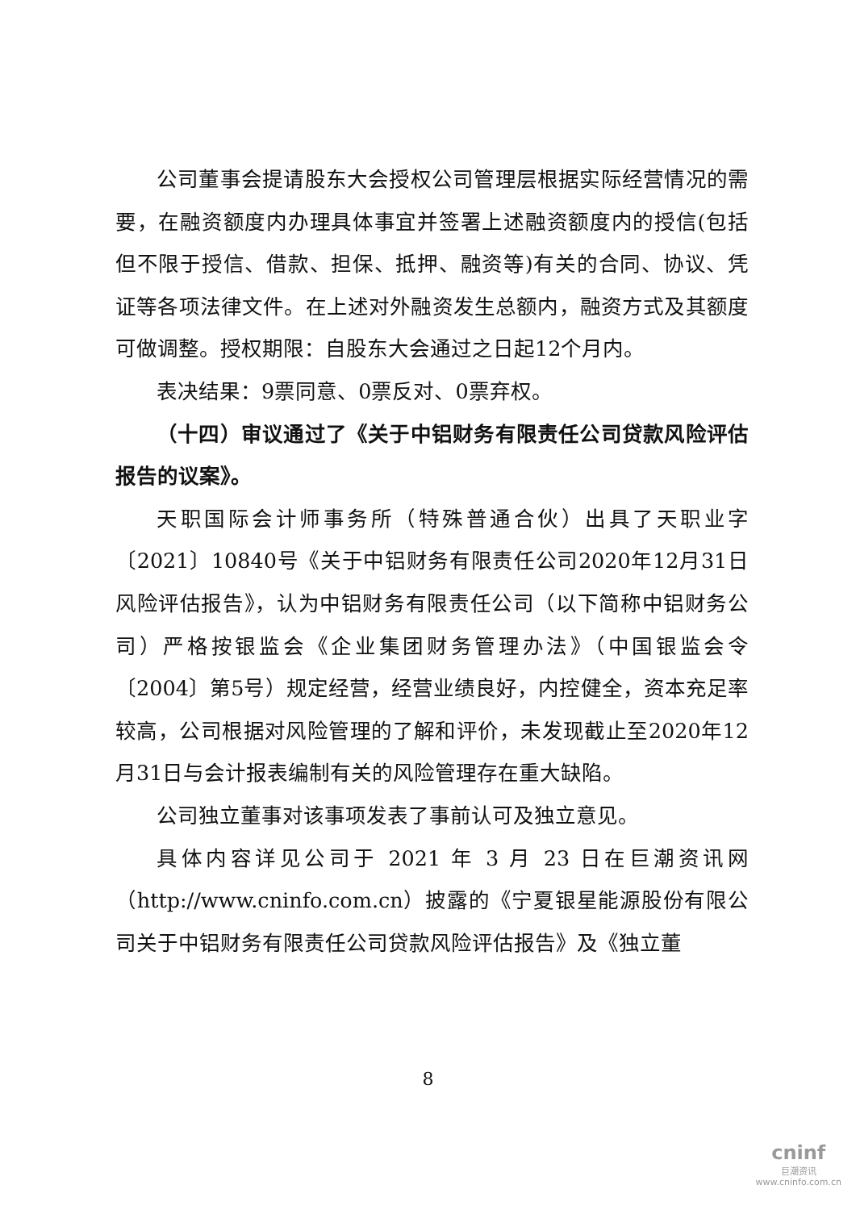公司董事会提请股东大会授权公司管理层根据实际经营情况的需要，在融资额度内办理具体事宜并签署上述融资额度内的授信(包括但不限于授信、借款、担保、抵押、融资等)有关的合同、协议、凭证等各项法律文件。在上述对外融资发生总额内，融资方式及其额度可做调整。授权期限：自股东大会通过之日起12个月内。
表决结果：9票同意、0票反对、0票弃权。
（十四）审议通过了《关于中铝财务有限责任公司贷款风险评估报告的议案》。
天职国际会计师事务所（特殊普通合伙）出具了天职业字〔2021〕10840号《关于中铝财务有限责任公司2020年12月31日风险评估报告》，认为中铝财务有限责任公司（以下简称中铝财务公司）严格按银监会《企业集团财务管理办法》（中国银监会令〔2004〕第5号）规定经营，经营业绩良好，内控健全，资本充足率较高，公司根据对风险管理的了解和评价，未发现截止至2020年12月31日与会计报表编制有关的风险管理存在重大缺陷。
公司独立董事对该事项发表了事前认可及独立意见。
具体内容详见公司于 2021 年 3 月 23 日在巨潮资讯网（http://www.cninfo.com.cn）披露的《宁夏银星能源股份有限公司关于中铝财务有限责任公司贷款风险评估报告》及《独立董
8
cninf
巨潮资讯
www.cninfo.com.cn